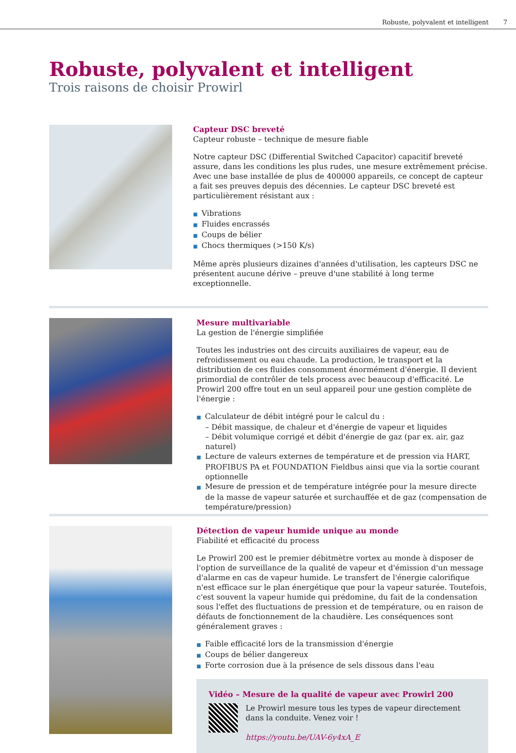Robuste, polyvalent et intelligent 7
Robuste, polyvalent et intelligent
Trois raisons de choisir Prowirl
Capteur DSC breveté
Capteur robuste – technique de mesure fiable
Notre capteur DSC (Differential Switched Capacitor) capacitif breveté assure, dans les conditions les plus rudes, une mesure extrêmement précise. Avec une base installée de plus de 400000 appareils, ce concept de capteur a fait ses preuves depuis des décennies. Le capteur DSC breveté est particulièrement résistant aux :
■ Vibrations
■ Fluides encrassés
■ Coups de bélier
■ Chocs thermiques (>150 K/s)
Même après plusieurs dizaines d'années d'utilisation, les capteurs DSC ne présentent aucune dérive – preuve d'une stabilité à long terme exceptionnelle.
Mesure multivariable
La gestion de l'énergie simplifiée
Toutes les industries ont des circuits auxiliaires de vapeur, eau de refroidissement ou eau chaude. La production, le transport et la distribution de ces fluides consomment énormément d'énergie. Il devient primordial de contrôler de tels process avec beaucoup d'efficacité. Le Prowirl 200 offre tout en un seul appareil pour une gestion complète de l'énergie :
■ Calculateur de débit intégré pour le calcul du :
– Débit massique, de chaleur et d'énergie de vapeur et liquides
– Débit volumique corrigé et débit d'énergie de gaz (par ex. air, gaz naturel)
■ Lecture de valeurs externes de température et de pression via HART, PROFIBUS PA et FOUNDATION Fieldbus ainsi que via la sortie courant optionnelle
■ Mesure de pression et de température intégrée pour la mesure directe de la masse de vapeur saturée et surchauffée et de gaz (compensation de température/pression)
Détection de vapeur humide unique au monde
Fiabilité et efficacité du process
Le Prowirl 200 est le premier débitmètre vortex au monde à disposer de l'option de surveillance de la qualité de vapeur et d'émission d'un message d'alarme en cas de vapeur humide. Le transfert de l'énergie calorifique n'est efficace sur le plan énergétique que pour la vapeur saturée. Toutefois, c'est souvent la vapeur humide qui prédomine, du fait de la condensation sous l'effet des fluctuations de pression et de température, ou en raison de défauts de fonctionnement de la chaudière. Les conséquences sont généralement graves :
■ Faible efficacité lors de la transmission d'énergie
■ Coups de bélier dangereux
■ Forte corrosion due à la présence de sels dissous dans l'eau
Vidéo – Mesure de la qualité de vapeur avec Prowirl 200
Le Prowirl mesure tous les types de vapeur directement dans la conduite. Venez voir !
https://youtu.be/UAV-6y4xA_E